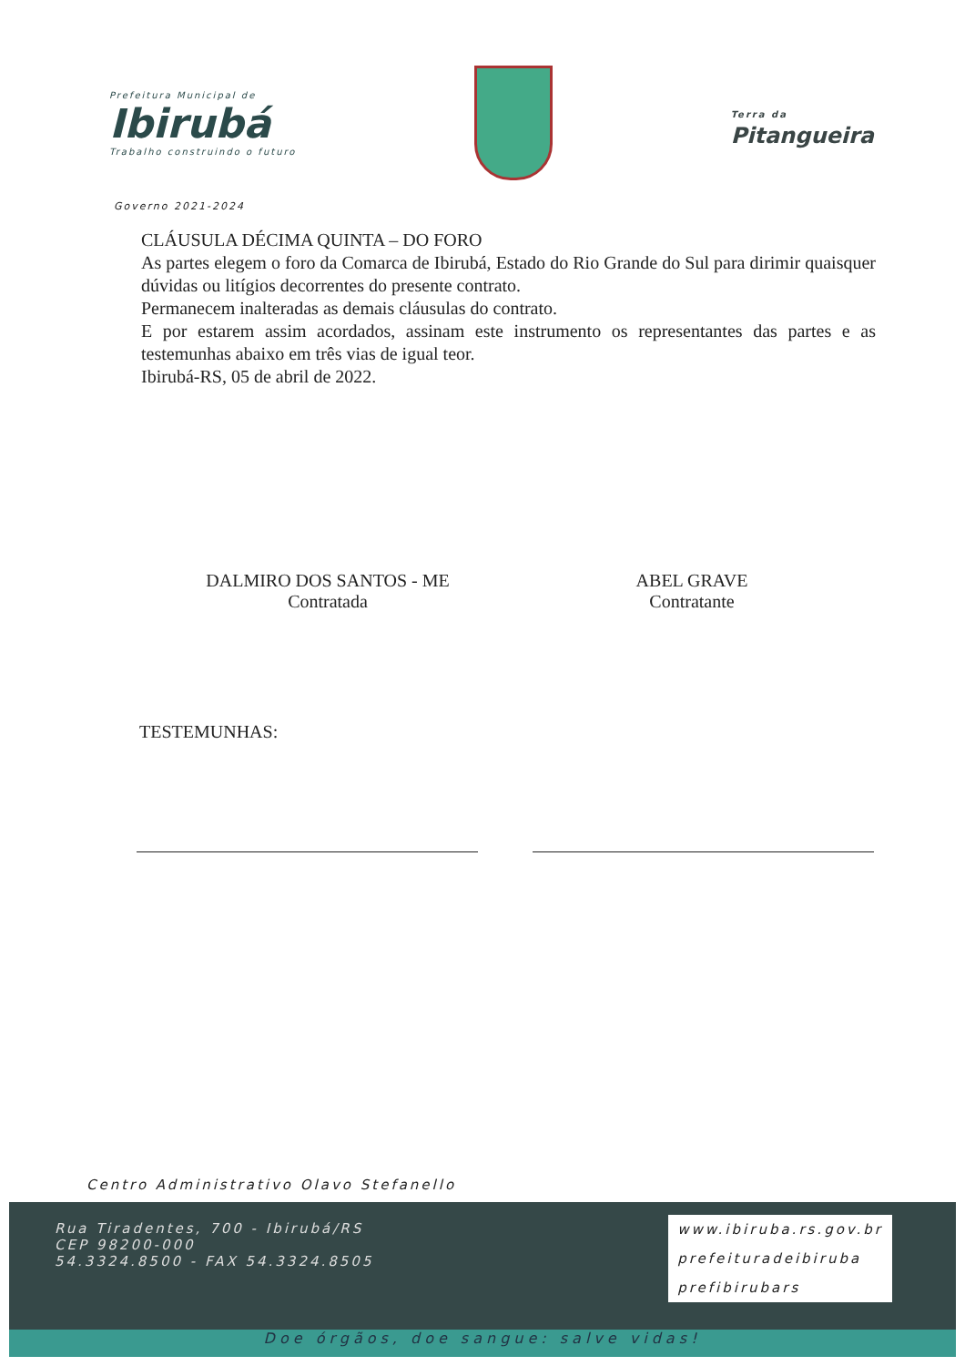Prefeitura Municipal de
Ibirubá
Trabalho construindo o futuro
Terra da
Pitangueira
Governo 2021-2024
CLÁUSULA DÉCIMA QUINTA – DO FORO
As partes elegem o foro da Comarca de Ibirubá, Estado do Rio Grande do Sul para dirimir quaisquer dúvidas ou litígios decorrentes do presente contrato.
Permanecem inalteradas as demais cláusulas do contrato.
E por estarem assim acordados, assinam este instrumento os representantes das partes e as testemunhas abaixo em três vias de igual teor.
Ibirubá-RS, 05 de abril de 2022.
DALMIRO DOS SANTOS - ME
Contratada
ABEL GRAVE
Contratante
TESTEMUNHAS:
Centro Administrativo Olavo Stefanello
Rua Tiradentes, 700 - Ibirubá/RS
CEP 98200-000
54.3324.8500 - FAX 54.3324.8505
www.ibiruba.rs.gov.br
prefeituradeibiruba
prefibirubars
Doe órgãos, doe sangue: salve vidas!